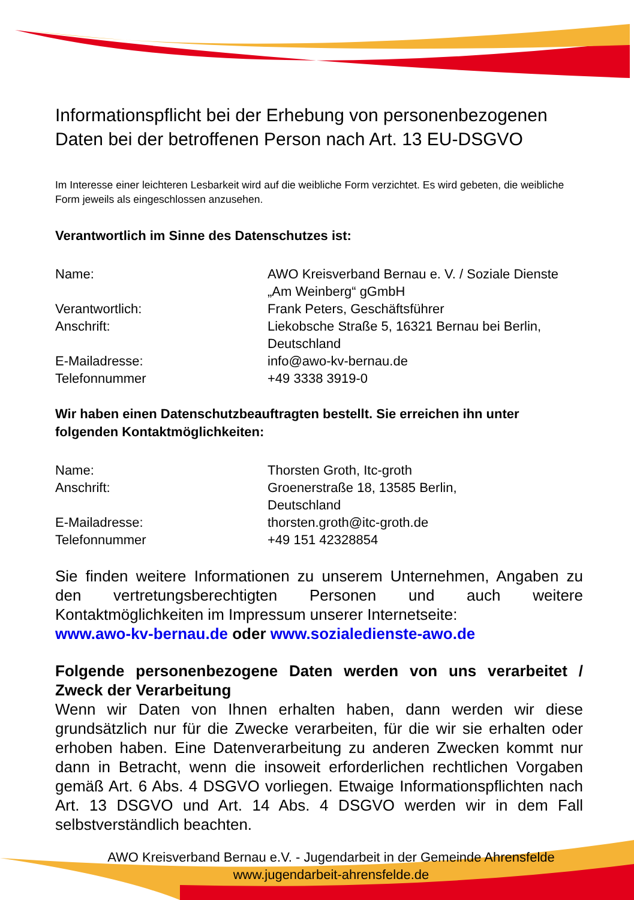Informationspflicht bei der Erhebung von personenbezogenen Daten bei der betroffenen Person nach Art. 13 EU-DSGVO
Im Interesse einer leichteren Lesbarkeit wird auf die weibliche Form verzichtet. Es wird gebeten, die weibliche Form jeweils als eingeschlossen anzusehen.
Verantwortlich im Sinne des Datenschutzes ist:
Name: AWO Kreisverband Bernau e. V. / Soziale Dienste „Am Weinberg“ gGmbH
Verantwortlich: Frank Peters, Geschäftsführer
Anschrift: Liekobsche Straße 5, 16321 Bernau bei Berlin, Deutschland
E-Mailadresse: info@awo-kv-bernau.de
Telefonnummer +49 3338 3919-0
Wir haben einen Datenschutzbeauftragten bestellt. Sie erreichen ihn unter folgenden Kontaktmöglichkeiten:
Name: Thorsten Groth, Itc-groth
Anschrift: Groenerstraße 18, 13585 Berlin,
Deutschland
E-Mailadresse: thorsten.groth@itc-groth.de
Telefonnummer +49 151 42328854
Sie finden weitere Informationen zu unserem Unternehmen, Angaben zu den vertretungsberechtigten Personen und auch weitere Kontaktmöglichkeiten im Impressum unserer Internetseite:
www.awo-kv-bernau.de oder www.sozialedienste-awo.de
Folgende personenbezogene Daten werden von uns verarbeitet / Zweck der Verarbeitung
Wenn wir Daten von Ihnen erhalten haben, dann werden wir diese grundsätzlich nur für die Zwecke verarbeiten, für die wir sie erhalten oder erhoben haben. Eine Datenverarbeitung zu anderen Zwecken kommt nur dann in Betracht, wenn die insoweit erforderlichen rechtlichen Vorgaben gemäß Art. 6 Abs. 4 DSGVO vorliegen. Etwaige Informationspflichten nach Art. 13 DSGVO und Art. 14 Abs. 4 DSGVO werden wir in dem Fall selbstverständlich beachten.
AWO Kreisverband Bernau e.V. - Jugendarbeit in der Gemeinde Ahrensfelde
www.jugendarbeit-ahrensfelde.de